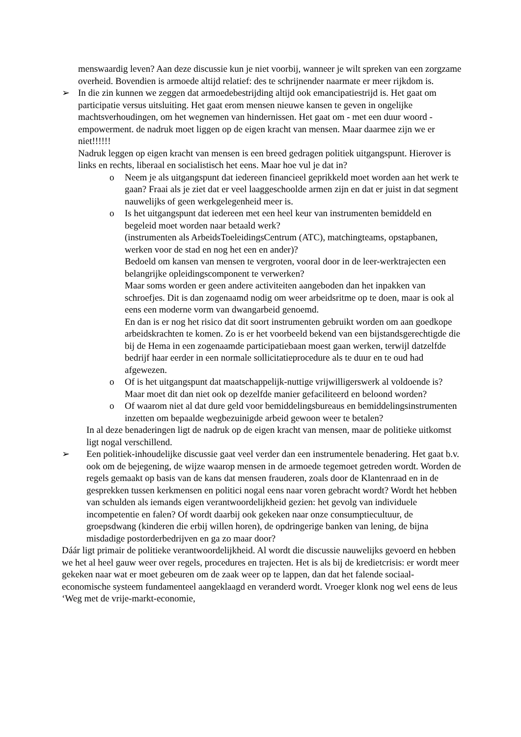menswaardig leven? Aan deze discussie kun je niet voorbij, wanneer je wilt spreken van een zorgzame overheid. Bovendien is armoede altijd relatief: des te schrijnender naarmate er meer rijkdom is.
➢ In die zin kunnen we zeggen dat armoedebestrijding altijd ook emancipatiestrijd is. Het gaat om participatie versus uitsluiting. Het gaat erom mensen nieuwe kansen te geven in ongelijke machtsverhoudingen, om het wegnemen van hindernissen. Het gaat om - met een duur woord - empowerment. de nadruk moet liggen op de eigen kracht van mensen. Maar daarmee zijn we er niet!!!!!!
Nadruk leggen op eigen kracht van mensen is een breed gedragen politiek uitgangspunt. Hierover is links en rechts, liberaal en socialistisch het eens. Maar hoe vul je dat in?
o Neem je als uitgangspunt dat iedereen financieel geprikkeld moet worden aan het werk te gaan? Fraai als je ziet dat er veel laaggeschoolde armen zijn en dat er juist in dat segment nauwelijks of geen werkgelegenheid meer is.
o Is het uitgangspunt dat iedereen met een heel keur van instrumenten bemiddeld en begeleid moet worden naar betaald werk?
(instrumenten als ArbeidsToeleidingsCentrum (ATC), matchingteams, opstapbanen, werken voor de stad en nog het een en ander)?
Bedoeld om kansen van mensen te vergroten, vooral door in de leer-werktrajecten een belangrijke opleidingscomponent te verwerken?
Maar soms worden er geen andere activiteiten aangeboden dan het inpakken van schroefjes. Dit is dan zogenaamd nodig om weer arbeidsritme op te doen, maar is ook al eens een moderne vorm van dwangarbeid genoemd.
En dan is er nog het risico dat dit soort instrumenten gebruikt worden om aan goedkope arbeidskrachten te komen. Zo is er het voorbeeld bekend van een bijstandsgerechtigde die bij de Hema in een zogenaamde participatiebaan moest gaan werken, terwijl datzelfde bedrijf haar eerder in een normale sollicitatieprocedure als te duur en te oud had afgewezen.
o Of is het uitgangspunt dat maatschappelijk-nuttige vrijwilligerswerk al voldoende is? Maar moet dit dan niet ook op dezelfde manier gefaciliteerd en beloond worden?
o Of waarom niet al dat dure geld voor bemiddelingsbureaus en bemiddelingsinstrumenten inzetten om bepaalde wegbezuinigde arbeid gewoon weer te betalen?
In al deze benaderingen ligt de nadruk op de eigen kracht van mensen, maar de politieke uitkomst ligt nogal verschillend.
➢ Een politiek-inhoudelijke discussie gaat veel verder dan een instrumentele benadering. Het gaat b.v. ook om de bejegening, de wijze waarop mensen in de armoede tegemoet getreden wordt. Worden de regels gemaakt op basis van de kans dat mensen frauderen, zoals door de Klantenraad en in de gesprekken tussen kerkmensen en politici nogal eens naar voren gebracht wordt? Wordt het hebben van schulden als iemands eigen verantwoordelijkheid gezien: het gevolg van individuele incompetentie en falen? Of wordt daarbij ook gekeken naar onze consumptiecultuur, de groepsdwang (kinderen die erbij willen horen), de opdringerige banken van lening, de bijna misdadige postorderbedrijven en ga zo maar door?
Dáár ligt primair de politieke verantwoordelijkheid. Al wordt die discussie nauwelijks gevoerd en hebben we het al heel gauw weer over regels, procedures en trajecten. Het is als bij de kredietcrisis: er wordt meer gekeken naar wat er moet gebeuren om de zaak weer op te lappen, dan dat het falende sociaal-economische systeem fundamenteel aangeklaagd en veranderd wordt. Vroeger klonk nog wel eens de leus ‘Weg met de vrije-markt-economie,